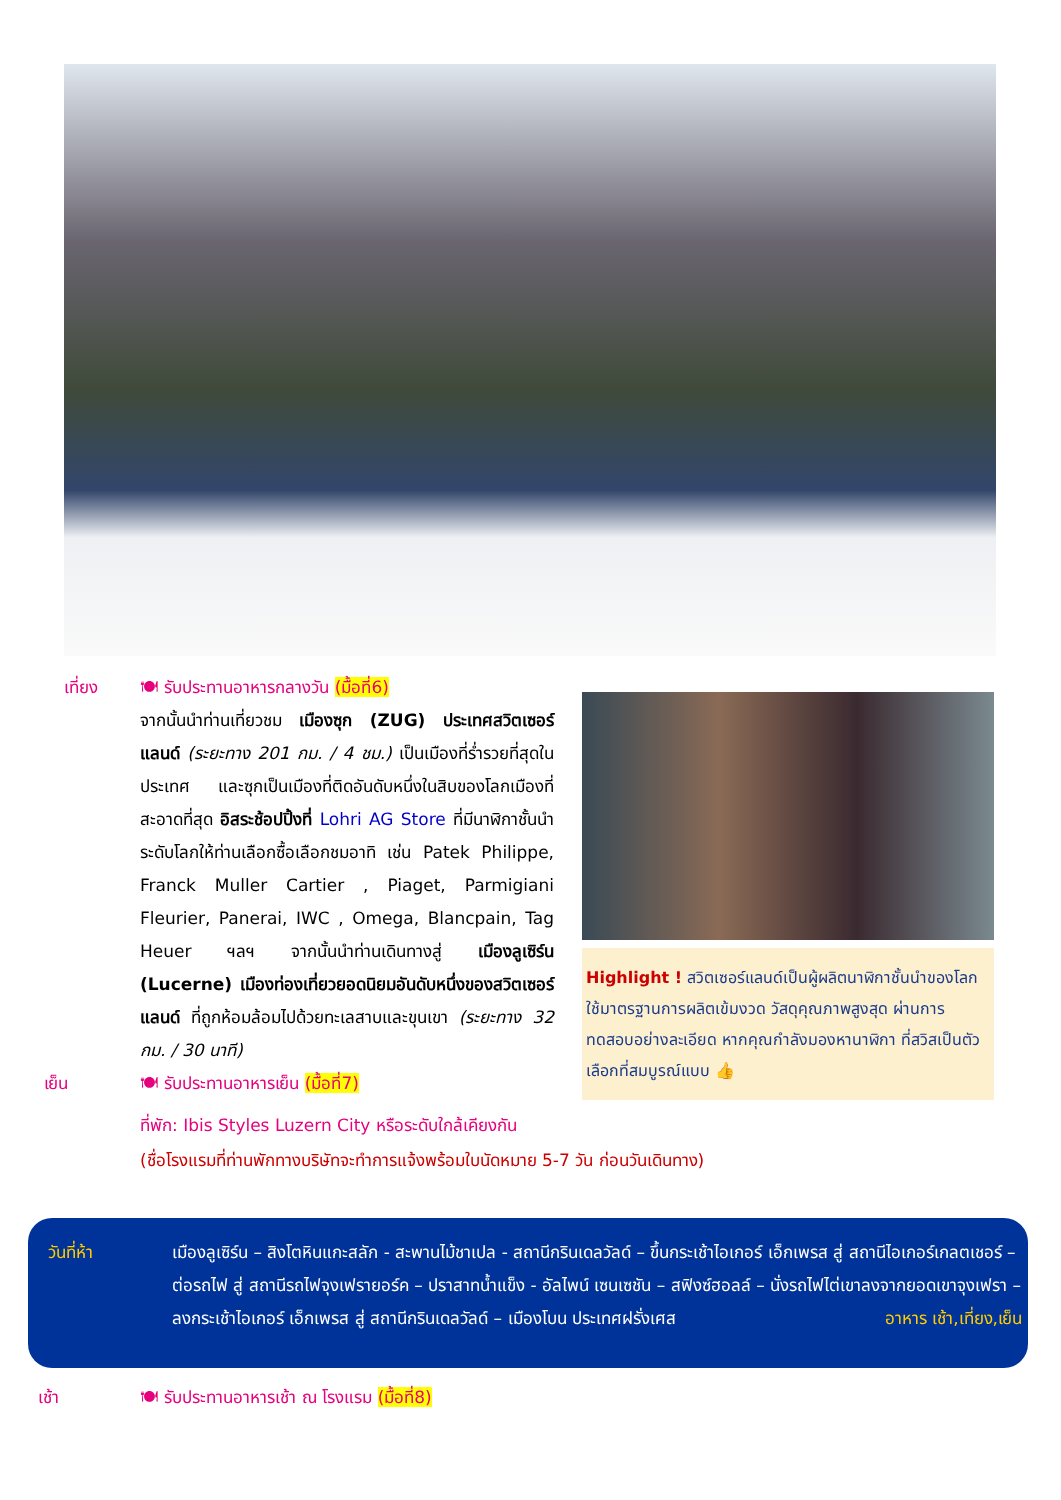เที่ยง 🍽 รับประทานอาหารกลางวัน (มื้อที่6)
จากนั้นนำท่านเที่ยวชม เมืองซุก (ZUG) ประเทศสวิตเซอร์แลนด์ (ระยะทาง 201 กม. / 4 ชม.) เป็นเมืองที่ร่ำรวยที่สุดในประเทศ และซุกเป็นเมืองที่ติดอันดับหนึ่งในสิบของโลกเมืองที่สะอาดที่สุด อิสระช้อปปิ้งที่ Lohri AG Store ที่มีนาฬิกาชั้นนำระดับโลกให้ท่านเลือกซื้อเลือกชมอาทิ เช่น Patek Philippe, Franck Muller Cartier , Piaget, Parmigiani Fleurier, Panerai, IWC , Omega, Blancpain, Tag Heuer ฯลฯ จากนั้นนำท่านเดินทางสู่ เมืองลูเซิร์น (Lucerne) เมืองท่องเที่ยวยอดนิยมอันดับหนึ่งของสวิตเซอร์แลนด์ ที่ถูกห้อมล้อมไปด้วยทะเลสาบและขุนเขา (ระยะทาง 32 กม. / 30 นาที)
เย็น 🍽 รับประทานอาหารเย็น (มื้อที่7)
ที่พัก: Ibis Styles Luzern City หรือระดับใกล้เคียงกัน
(ชื่อโรงแรมที่ท่านพักทางบริษัทจะทำการแจ้งพร้อมใบนัดหมาย 5-7 วัน ก่อนวันเดินทาง)
Highlight ! สวิตเซอร์แลนด์เป็นผู้ผลิตนาฬิกาชั้นนำของโลก ใช้มาตรฐานการผลิตเข้มงวด วัสดุคุณภาพสูงสุด ผ่านการทดสอบอย่างละเอียด หากคุณกำลังมองหานาฬิกา ที่สวิสเป็นตัวเลือกที่สมบูรณ์แบบ 👍
วันที่ห้า เมืองลูเซิร์น – สิงโตหินแกะสลัก - สะพานไม้ชาเปล - สถานีกรินเดลวัลด์ – ขึ้นกระเช้าไอเกอร์ เอ็กเพรส สู่ สถานีไอเกอร์เกลตเชอร์ – ต่อรถไฟ สู่ สถานีรถไฟจุงเฟรายอร์ค – ปราสาทน้ำแข็ง - อัลไพน์ เซนเซชัน – สฟิงซ์ฮอลล์ – นั่งรถไฟไต่เขาลงจากยอดเขาจุงเฟรา – ลงกระเช้าไอเกอร์ เอ็กเพรส สู่ สถานีกรินเดลวัลด์ – เมืองโบน ประเทศฝรั่งเศส อาหาร เช้า,เที่ยง,เย็น
เช้า 🍽 รับประทานอาหารเช้า ณ โรงแรม (มื้อที่8)